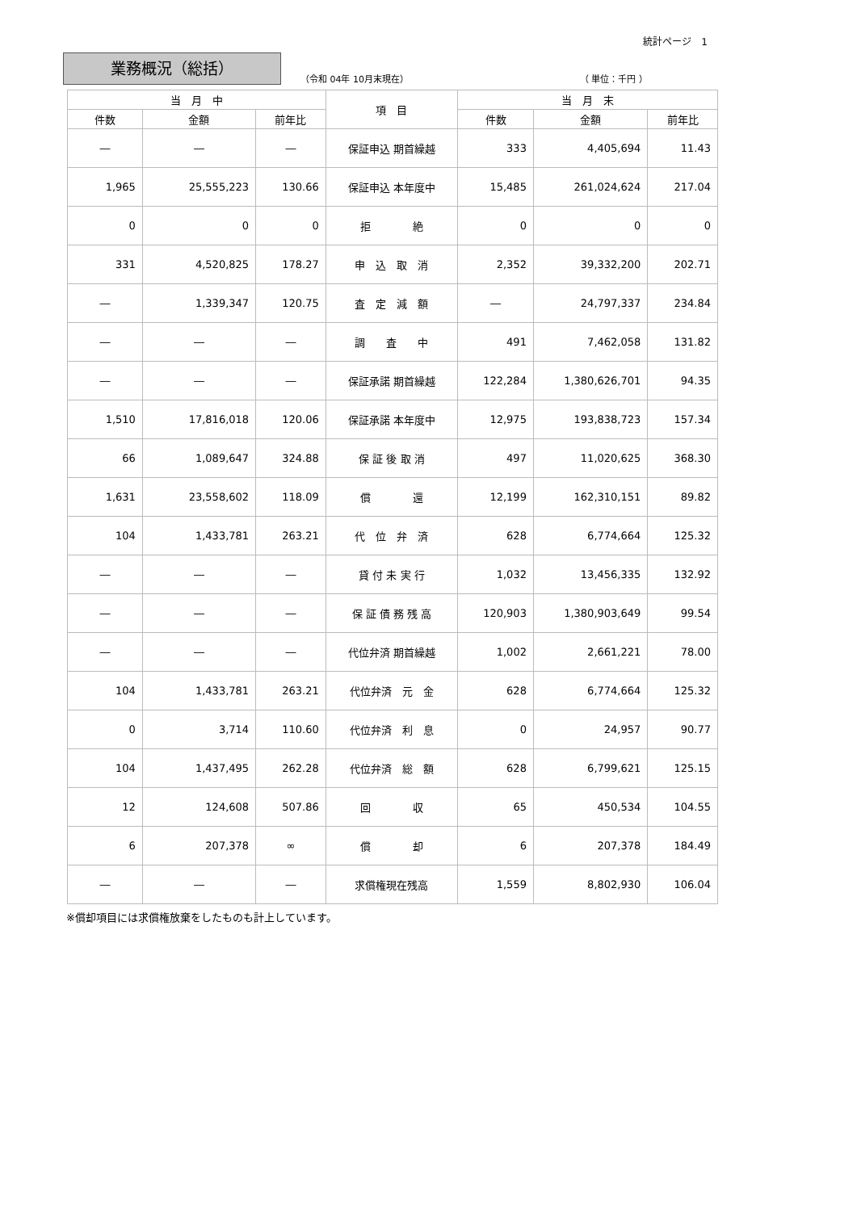統計ページ　1
業務概況（総括）
（令和 04年 10月末現在）
（ 単位：千円 ）
| 当 月 中 | | | 項 目 | 当 月 末 | | |
| --- | --- | --- | --- | --- | --- | --- |
| 件数 | 金額 | 前年比 | | 件数 | 金額 | 前年比 |
| ― | ― | ― | 保証申込 期首繰越 | 333 | 4,405,694 | 11.43 |
| 1,965 | 25,555,223 | 130.66 | 保証申込 本年度中 | 15,485 | 261,024,624 | 217.04 |
| 0 | 0 | 0 | 拒 絶 | 0 | 0 | 0 |
| 331 | 4,520,825 | 178.27 | 申 込 取 消 | 2,352 | 39,332,200 | 202.71 |
| ― | 1,339,347 | 120.75 | 査 定 減 額 | ― | 24,797,337 | 234.84 |
| ― | ― | ― | 調 査 中 | 491 | 7,462,058 | 131.82 |
| ― | ― | ― | 保証承諾 期首繰越 | 122,284 | 1,380,626,701 | 94.35 |
| 1,510 | 17,816,018 | 120.06 | 保証承諾 本年度中 | 12,975 | 193,838,723 | 157.34 |
| 66 | 1,089,647 | 324.88 | 保 証 後 取 消 | 497 | 11,020,625 | 368.30 |
| 1,631 | 23,558,602 | 118.09 | 償 還 | 12,199 | 162,310,151 | 89.82 |
| 104 | 1,433,781 | 263.21 | 代 位 弁 済 | 628 | 6,774,664 | 125.32 |
| ― | ― | ― | 貸 付 未 実 行 | 1,032 | 13,456,335 | 132.92 |
| ― | ― | ― | 保 証 債 務 残 高 | 120,903 | 1,380,903,649 | 99.54 |
| ― | ― | ― | 代位弁済 期首繰越 | 1,002 | 2,661,221 | 78.00 |
| 104 | 1,433,781 | 263.21 | 代位弁済 元 金 | 628 | 6,774,664 | 125.32 |
| 0 | 3,714 | 110.60 | 代位弁済 利 息 | 0 | 24,957 | 90.77 |
| 104 | 1,437,495 | 262.28 | 代位弁済 総 額 | 628 | 6,799,621 | 125.15 |
| 12 | 124,608 | 507.86 | 回 収 | 65 | 450,534 | 104.55 |
| 6 | 207,378 | ∞ | 償 却 | 6 | 207,378 | 184.49 |
| ― | ― | ― | 求償権現在残高 | 1,559 | 8,802,930 | 106.04 |
※償却項目には求償権放棄をしたものも計上しています。